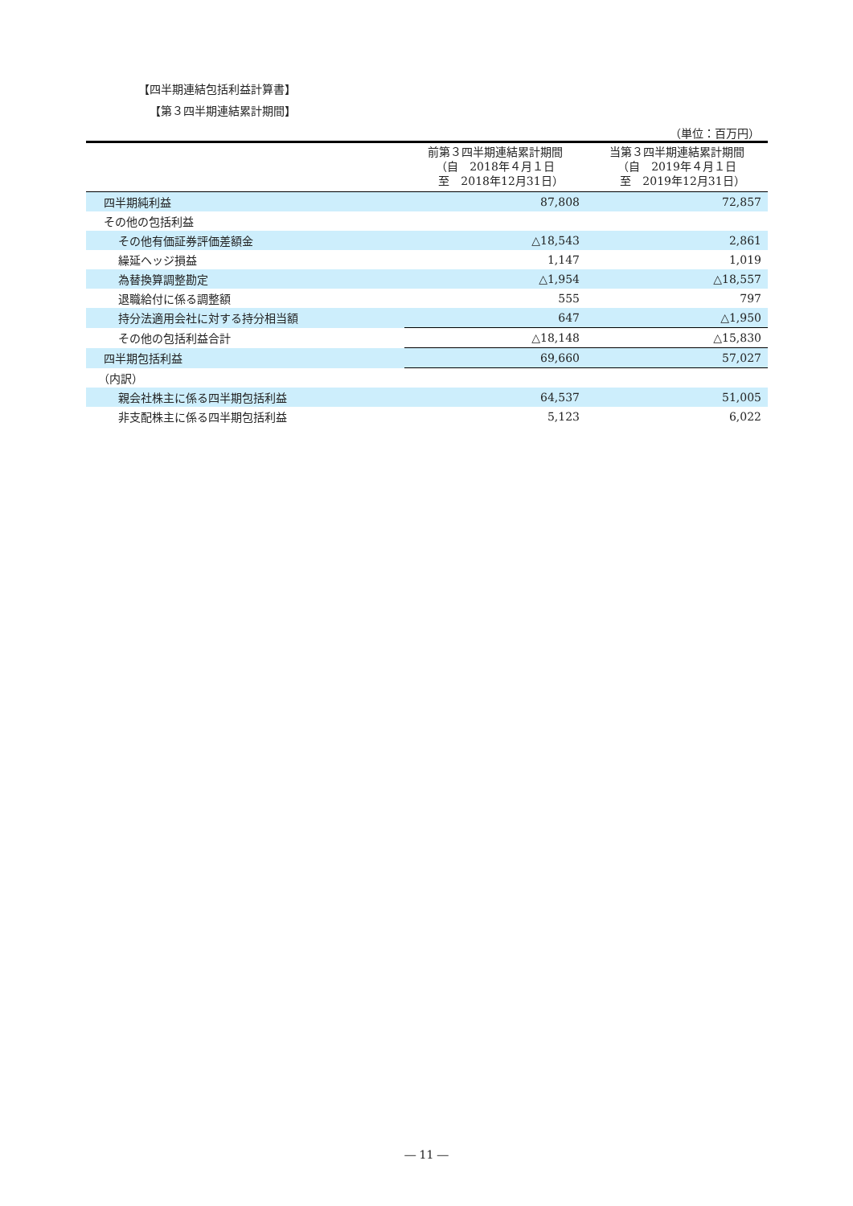【四半期連結包括利益計算書】
【第３四半期連結累計期間】
（単位：百万円）
| | 前第３四半期連結累計期間 （自 2018年４月１日 至 2018年12月31日） | 当第３四半期連結累計期間 （自 2019年４月１日 至 2019年12月31日） |
| --- | --- | --- |
| 四半期純利益 | 87,808 | 72,857 |
| その他の包括利益 | | |
| その他有価証券評価差額金 | △18,543 | 2,861 |
| 繰延ヘッジ損益 | 1,147 | 1,019 |
| 為替換算調整勘定 | △1,954 | △18,557 |
| 退職給付に係る調整額 | 555 | 797 |
| 持分法適用会社に対する持分相当額 | 647 | △1,950 |
| その他の包括利益合計 | △18,148 | △15,830 |
| 四半期包括利益 | 69,660 | 57,027 |
| （内訳） | | |
| 親会社株主に係る四半期包括利益 | 64,537 | 51,005 |
| 非支配株主に係る四半期包括利益 | 5,123 | 6,022 |
― 11 ―